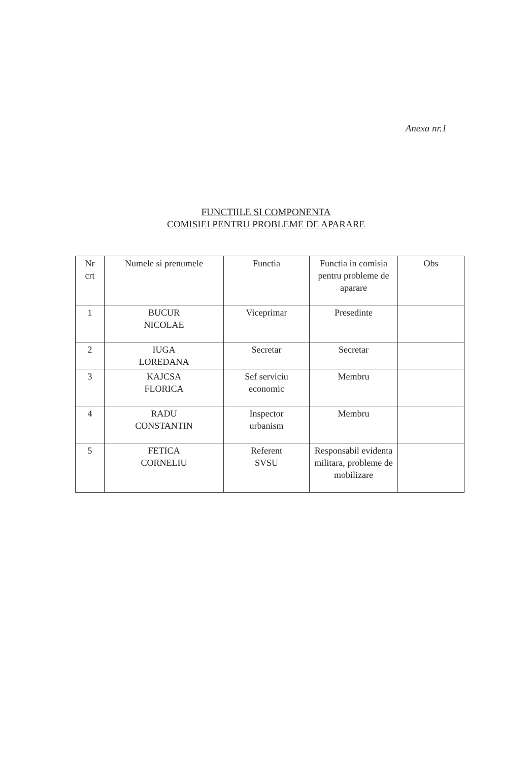Anexa nr.1
FUNCTIILE SI COMPONENTA
COMISIEI PENTRU PROBLEME DE APARARE
| Nr crt | Numele si prenumele | Functia | Functia in comisia pentru probleme de aparare | Obs |
| 1 | BUCUR NICOLAE | Viceprimar | Presedinte | |
| 2 | IUGA LOREDANA | Secretar | Secretar | |
| 3 | KAJCSA FLORICA | Sef serviciu economic | Membru | |
| 4 | RADU CONSTANTIN | Inspector urbanism | Membru | |
| 5 | FETICA CORNELIU | Referent SVSU | Responsabil evidenta militara, probleme de mobilizare | |